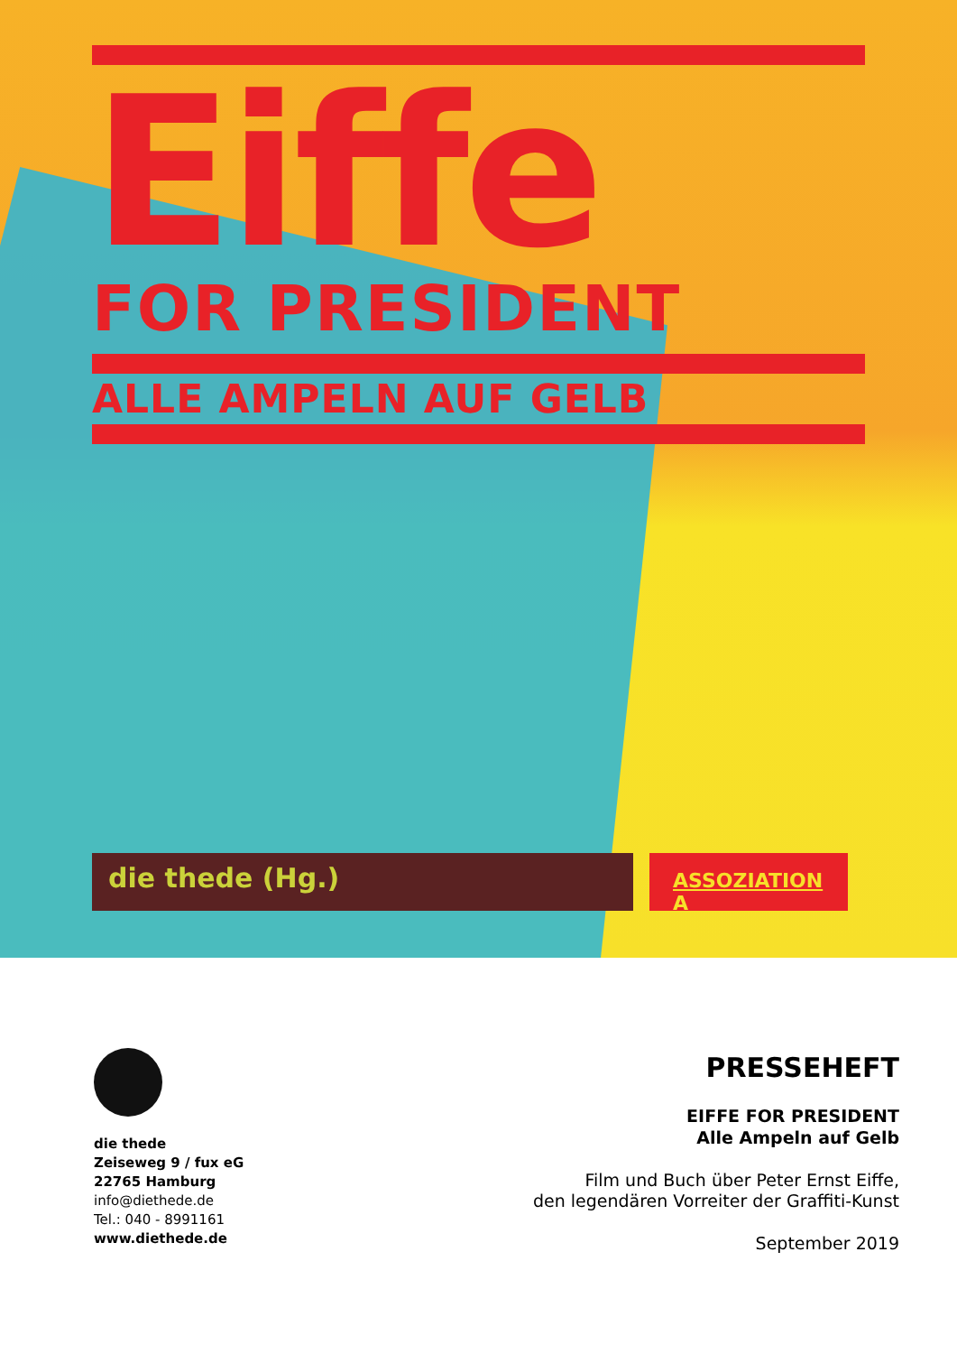Eiffe
FOR PRESIDENT
ALLE AMPELN AUF GELB
die thede (Hg.)
ASSOZIATION A
die thede
Zeiseweg 9 / fux eG
22765 Hamburg
info@diethede.de
Tel.: 040 - 8991161
www.diethede.de
PRESSEHEFT
EIFFE FOR PRESIDENT
Alle Ampeln auf Gelb
Film und Buch über Peter Ernst Eiffe,
den legendären Vorreiter der Graffiti-Kunst
September 2019